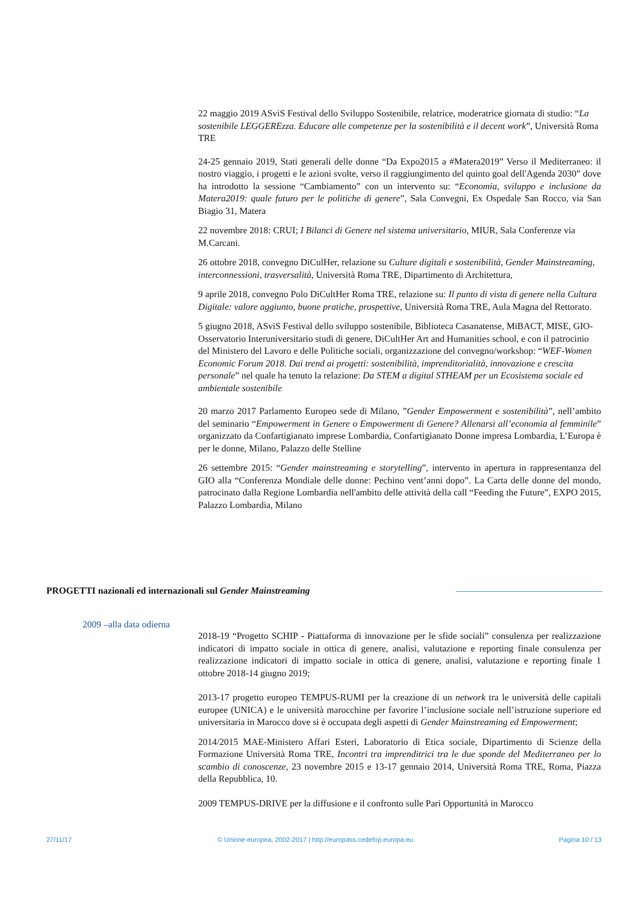22 maggio 2019 ASviS Festival dello Sviluppo Sostenibile, relatrice, moderatrice giornata di studio: “La sostenibile LEGGEREzza. Educare alle competenze per la sostenibilità e il decent work”, Università Roma TRE
24-25 gennaio 2019, Stati generali delle donne “Da Expo2015 a #Matera2019” Verso il Mediterraneo: il nostro viaggio, i progetti e le azioni svolte, verso il raggiungimento del quinto goal dell'Agenda 2030” dove ha introdotto la sessione “Cambiamento” con un intervento su: “Economia, sviluppo e inclusione da Matera2019: quale futuro per le politiche di genere”, Sala Convegni, Ex Ospedale San Rocco, via San Biagio 31, Matera
22 novembre 2018: CRUI; I Bilanci di Genere nel sistema universitario, MIUR, Sala Conferenze via M.Carcani.
26 ottobre 2018, convegno DiCulHer, relazione su Culture digitali e sostenibilità, Gender Mainstreaming, interconnessioni, trasversalità, Università Roma TRE, Dipartimento di Architettura,
9 aprile 2018, convegno Polo DiCultHer Roma TRE, relazione su: Il punto di vista di genere nella Cultura Digitale: valore aggiunto, buone pratiche, prospettive, Università Roma TRE, Aula Magna del Rettorato.
5 giugno 2018, ASviS Festival dello sviluppo sostenibile, Biblioteca Casanatense, MiBACT, MISE, GIO-Osservatorio Interuniversitario studi di genere, DiCultHer Art and Humanities school, e con il patrocinio del Ministero del Lavoro e delle Politiche sociali, organizzazione del convegno/workshop: “WEF-Women Economic Forum 2018. Dai trend ai progetti: sostenibilità, imprenditorialità, innovazione e crescita personale” nel quale ha tenuto la relazione: Da STEM a digital STHEAM per un Ecosistema sociale ed ambientale sostenibile
20 marzo 2017 Parlamento Europeo sede di Milano, ”Gender Empowerment e sostenibilità”, nell’ambito del seminario “Empowerment in Genere o Empowerment di Genere? Allenarsi all’economia al femminile” organizzato da Confartigianato imprese Lombardia, Confartigianato Donne impresa Lombardia, L’Europa è per le donne, Milano, Palazzo delle Stelline
26 settembre 2015: “Gender mainstreaming e storytelling”, intervento in apertura in rappresentanza del GIO alla “Conferenza Mondiale delle donne: Pechino vent’anni dopo”. La Carta delle donne del mondo, patrocinato dalla Regione Lombardia nell'ambito delle attività della call “Feeding the Future”, EXPO 2015, Palazzo Lombardia, Milano
PROGETTI nazionali ed internazionali sul Gender Mainstreaming
2009 –alla data odierna
2018-19 “Progetto SCHIP - Piattaforma di innovazione per le sfide sociali” consulenza per realizzazione indicatori di impatto sociale in ottica di genere, analisi, valutazione e reporting finale consulenza per realizzazione indicatori di impatto sociale in ottica di genere, analisi, valutazione e reporting finale 1 ottobre 2018-14 giugno 2019;
2013-17 progetto europeo TEMPUS-RUMI per la creazione di un network tra le università delle capitali europee (UNICA) e le università marocchine per favorire l’inclusione sociale nell’istruzione superiore ed universitaria in Marocco dove si è occupata degli aspetti di Gender Mainstreaming ed Empowerment;
2014/2015 MAE-Ministero Affari Esteri, Laboratorio di Etica sociale, Dipartimento di Scienze della Formazione Università Roma TRE, Incontri tra imprenditrici tra le due sponde del Mediterraneo per lo scambio di conoscenze, 23 novembre 2015 e 13-17 gennaio 2014, Università Roma TRE, Roma, Piazza della Repubblica, 10.
2009 TEMPUS-DRIVE per la diffusione e il confronto sulle Pari Opportunità in Marocco
27/11/17 © Unione europea, 2002-2017 | http://europass.cedefop.europa.eu Pagina 10 / 13